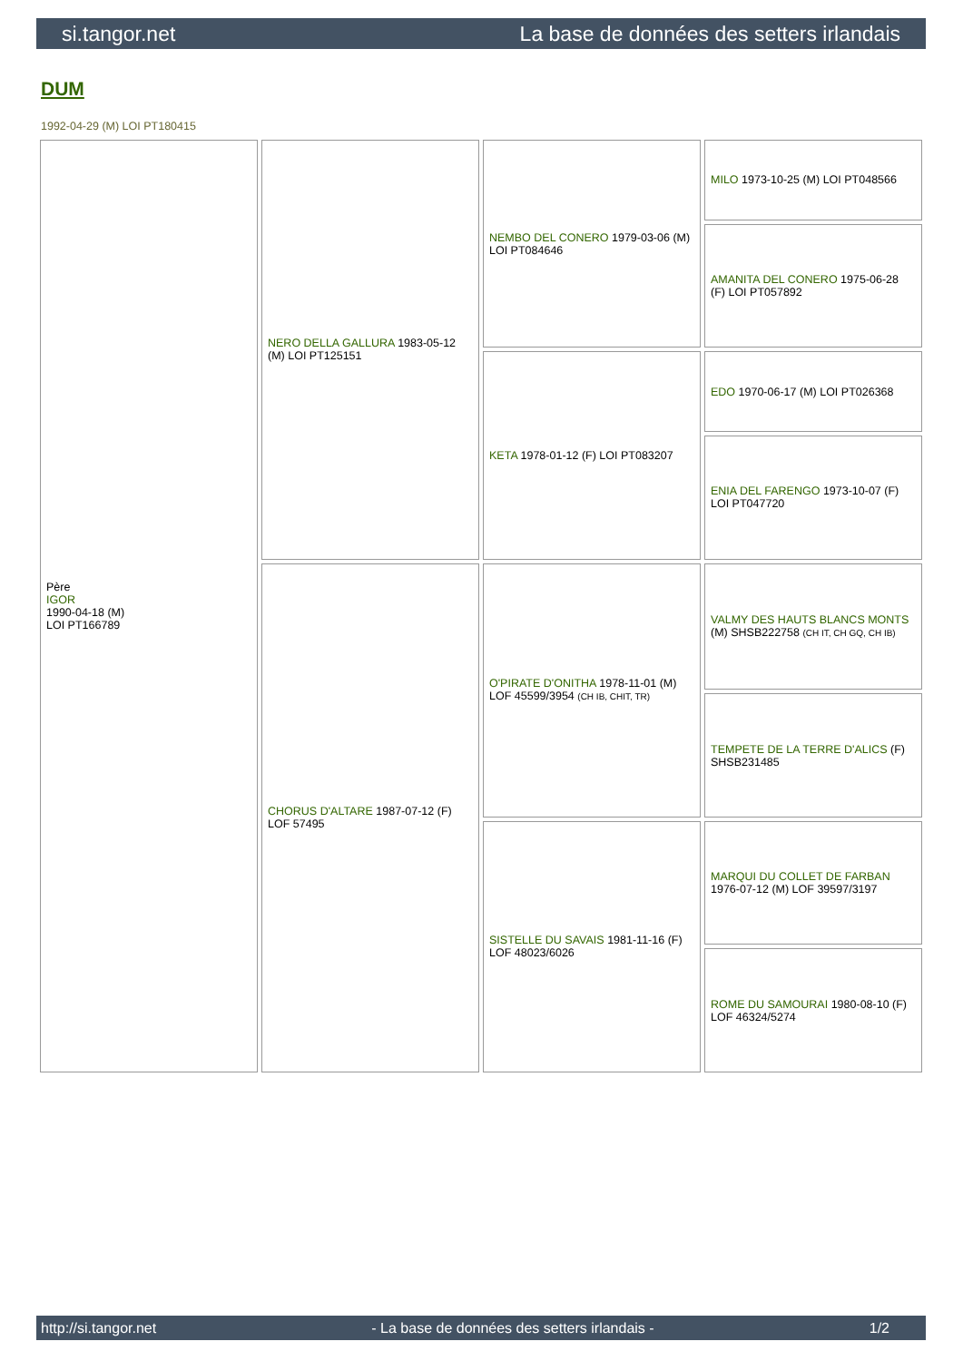si.tangor.net La base de données des setters irlandais
DUM
1992-04-29 (M) LOI PT180415
| Père IGOR 1990-04-18 (M) LOI PT166789 | NERO DELLA GALLURA 1983-05-12 (M) LOI PT125151 | NEMBO DEL CONERO 1979-03-06 (M) LOI PT084646 | MILO 1973-10-25 (M) LOI PT048566 |
| | | | AMANITA DEL CONERO 1975-06-28 (F) LOI PT057892 |
| | | KETA 1978-01-12 (F) LOI PT083207 | EDO 1970-06-17 (M) LOI PT026368 |
| | | | ENIA DEL FARENGO 1973-10-07 (F) LOI PT047720 |
| | CHORUS D'ALTARE 1987-07-12 (F) LOF 57495 | O'PIRATE D'ONITHA 1978-11-01 (M) LOF 45599/3954 (CH IB, CHIT, TR) | VALMY DES HAUTS BLANCS MONTS (M) SHSB222758 (CH IT, CH GQ, CH IB) |
| | | | TEMPETE DE LA TERRE D'ALICS (F) SHSB231485 |
| | | SISTELLE DU SAVAIS 1981-11-16 (F) LOF 48023/6026 | MARQUI DU COLLET DE FARBAN 1976-07-12 (M) LOF 39597/3197 |
| | | | ROME DU SAMOURAI 1980-08-10 (F) LOF 46324/5274 |
http://si.tangor.net - La base de données des setters irlandais - 1/2